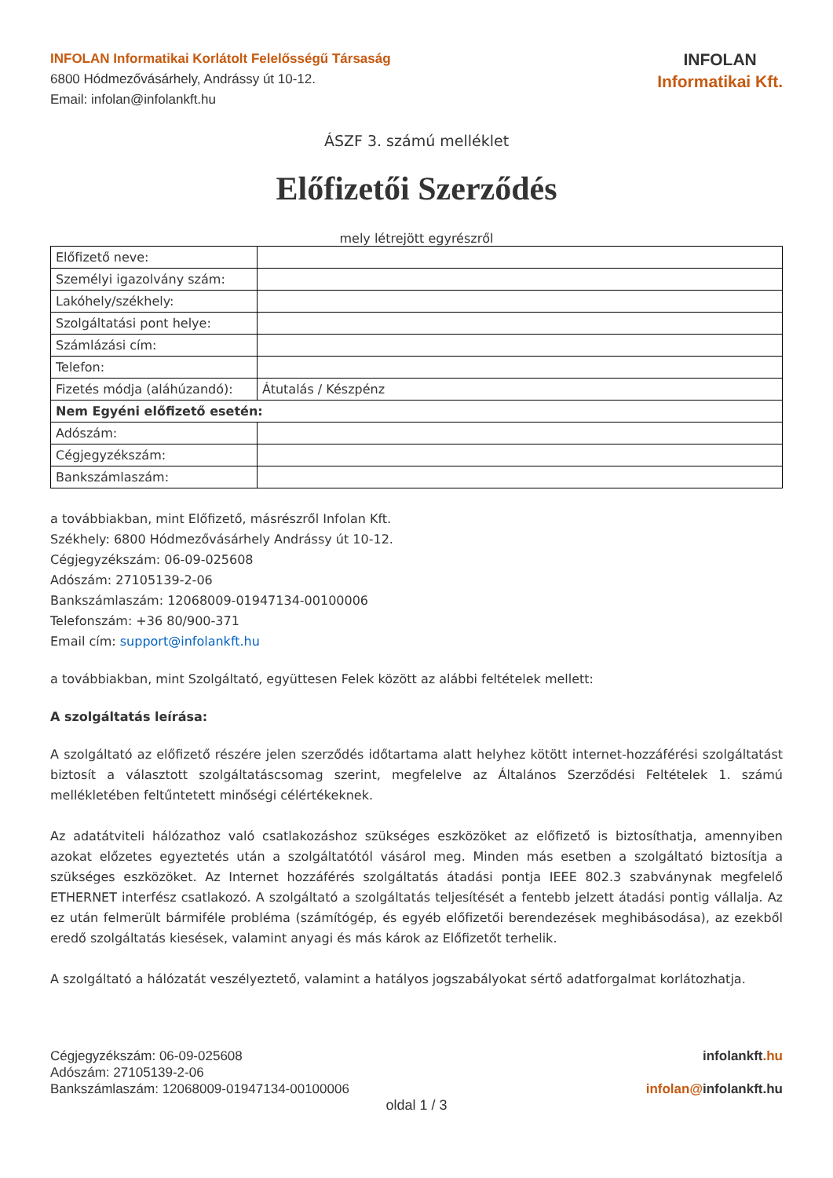INFOLAN Informatikai Korlátolt Felelősségű Társaság
6800 Hódmezővásárhely, Andrássy út 10-12.
Email: infolan@infolankft.hu
INFOLAN
Informatikai Kft.
ÁSZF 3. számú melléklet
Előfizetői Szerződés
mely létrejött egyrészről
| Előfizető neve: | |
| Személyi igazolvány szám: | |
| Lakóhely/székhely: | |
| Szolgáltatási pont helye: | |
| Számlázási cím: | |
| Telefon: | |
| Fizetés módja (aláhúzandó): | Átutalás / Készpénz |
| Nem Egyéni előfizető esetén: | |
| Adószám: | |
| Cégjegyzékszám: | |
| Bankszámlaszám: | |
a továbbiakban, mint Előfizető, másrészről Infolan Kft.
Székhely: 6800 Hódmezővásárhely Andrássy út 10-12.
Cégjegyzékszám: 06-09-025608
Adószám: 27105139-2-06
Bankszámlaszám: 12068009-01947134-00100006
Telefonszám: +36 80/900-371
Email cím: support@infolankft.hu
a továbbiakban, mint Szolgáltató, együttesen Felek között az alábbi feltételek mellett:
A szolgáltatás leírása:
A szolgáltató az előfizető részére jelen szerződés időtartama alatt helyhez kötött internet-hozzáférési szolgáltatást biztosít a választott szolgáltatáscsomag szerint, megfelelve az Általános Szerződési Feltételek 1. számú mellékletében feltűntetett minőségi célértékeknek.
Az adatátviteli hálózathoz való csatlakozáshoz szükséges eszközöket az előfizető is biztosíthatja, amennyiben azokat előzetes egyeztetés után a szolgáltatótól vásárol meg. Minden más esetben a szolgáltató biztosítja a szükséges eszközöket. Az Internet hozzáférés szolgáltatás átadási pontja IEEE 802.3 szabványnak megfelelő ETHERNET interfész csatlakozó. A szolgáltató a szolgáltatás teljesítését a fentebb jelzett átadási pontig vállalja. Az ez után felmerült bármiféle probléma (számítógép, és egyéb előfizetői berendezések meghibásodása), az ezekből eredő szolgáltatás kiesések, valamint anyagi és más károk az Előfizetőt terhelik.
A szolgáltató a hálózatát veszélyeztető, valamint a hatályos jogszabályokat sértő adatforgalmat korlátozhatja.
Cégjegyzékszám: 06-09-025608
Adószám: 27105139-2-06
Bankszámlaszám: 12068009-01947134-00100006
infolankft.hu
infolan@infolankft.hu
oldal 1 / 3